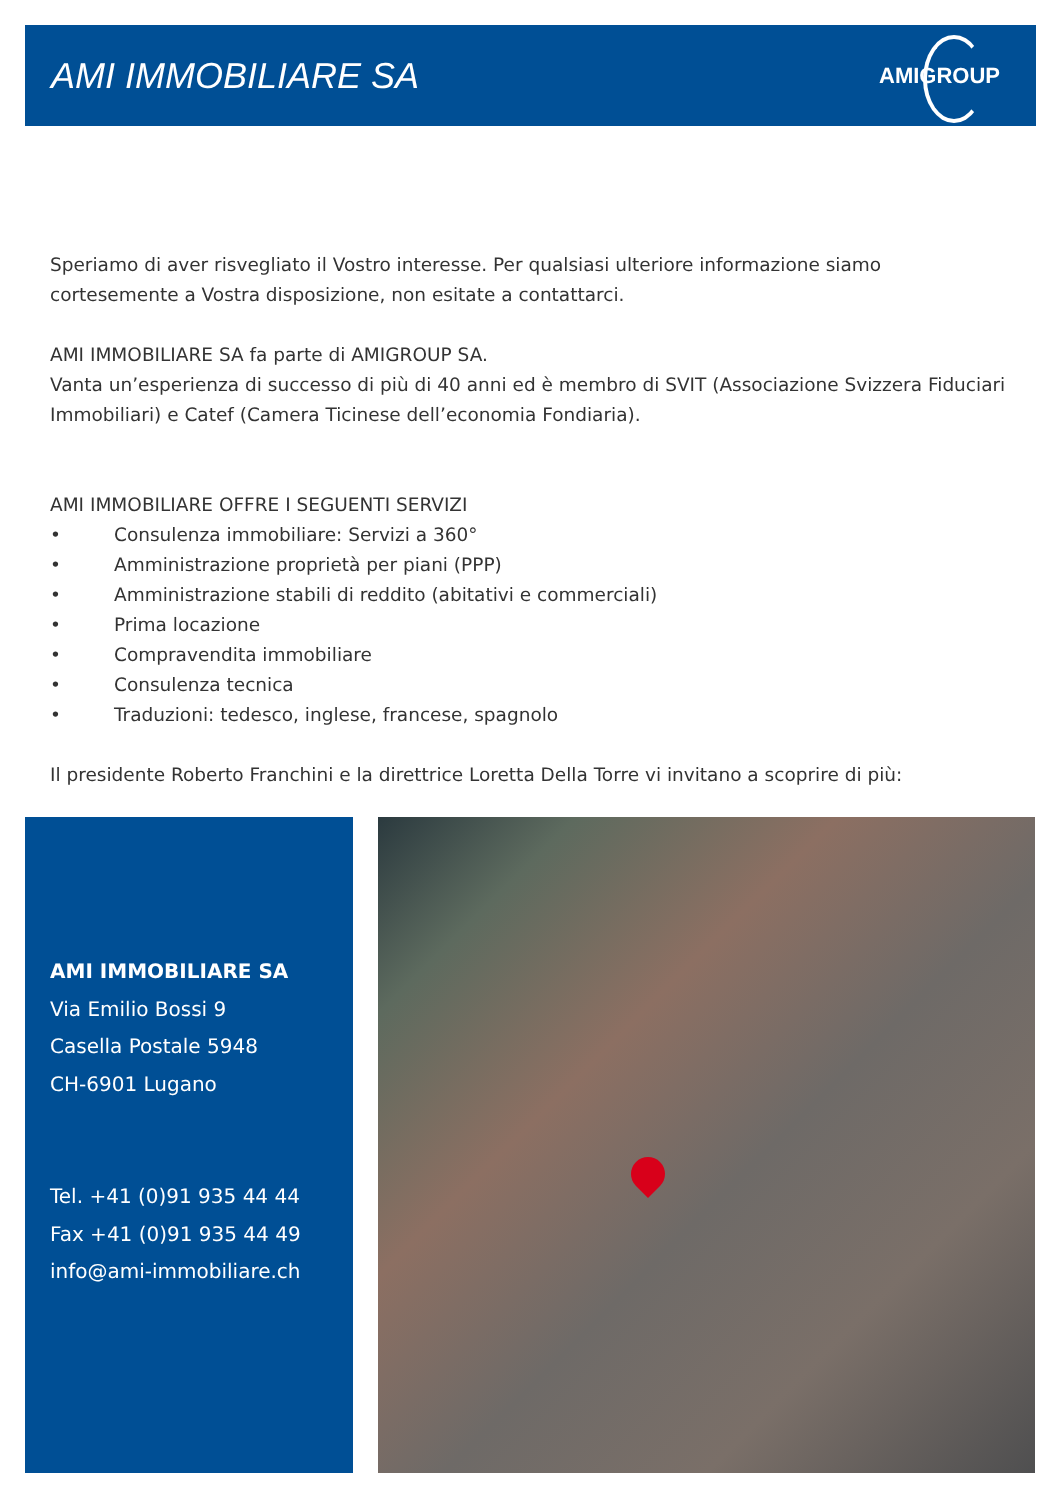AMI IMMOBILIARE SA
AMIGROUP
Speriamo di aver risvegliato il Vostro interesse. Per qualsiasi ulteriore informazione siamo cortesemente a Vostra disposizione, non esitate a contattarci.
AMI IMMOBILIARE SA fa parte di AMIGROUP SA.
Vanta un’esperienza di successo di più di 40 anni ed è membro di SVIT (Associazione Svizzera Fiduciari Immobiliari) e Catef (Camera Ticinese dell’economia Fondiaria).
AMI IMMOBILIARE OFFRE I SEGUENTI SERVIZI
• Consulenza immobiliare: Servizi a 360°
• Amministrazione proprietà per piani (PPP)
• Amministrazione stabili di reddito (abitativi e commerciali)
• Prima locazione
• Compravendita immobiliare
• Consulenza tecnica
• Traduzioni: tedesco, inglese, francese, spagnolo
Il presidente Roberto Franchini e la direttrice Loretta Della Torre vi invitano a scoprire di più:
AMI IMMOBILIARE SA
Via Emilio Bossi 9
Casella Postale 5948
CH-6901 Lugano
Tel. +41 (0)91 935 44 44
Fax +41 (0)91 935 44 49
info@ami-immobiliare.ch